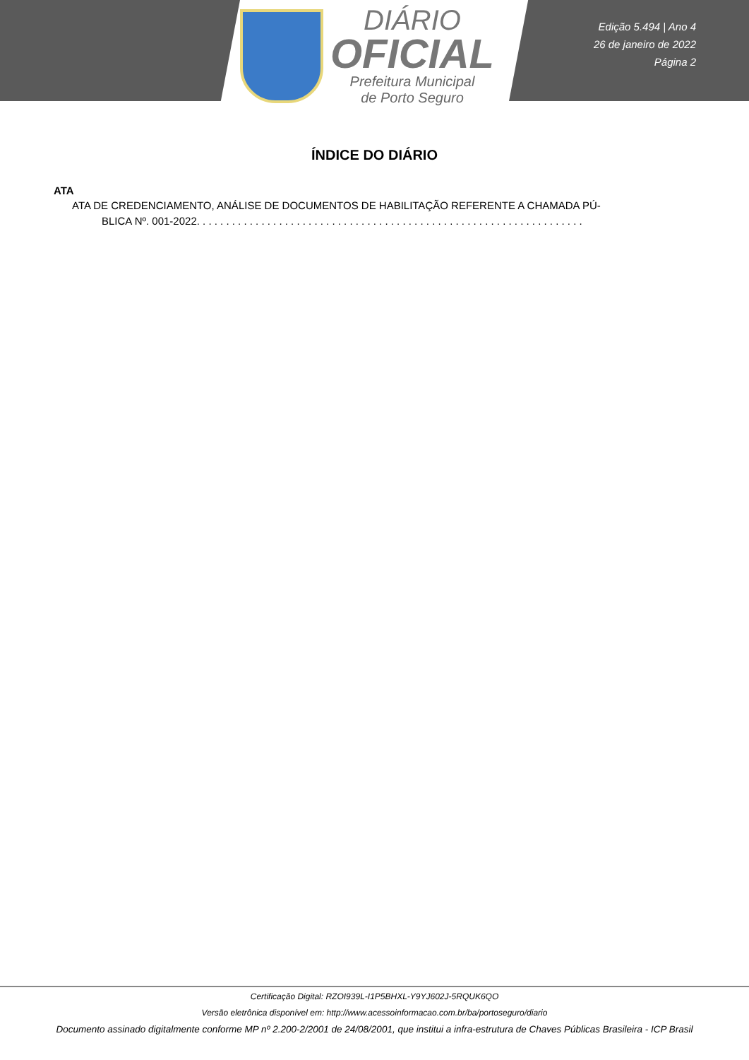DIÁRIO
OFICIAL
Prefeitura Municipal
de Porto Seguro
Edição 5.494 | Ano 4
26 de janeiro de 2022
Página 2
ÍNDICE DO DIÁRIO
ATA
ATA DE CREDENCIAMENTO, ANÁLISE DE DOCUMENTOS DE HABILITAÇÃO REFERENTE A CHAMADA PÚ-
BLICA Nº. 001-2022. . . . . . . . . . . . . . . . . . . . . . . . . . . . . . . . . . . . . . . . . . . . . . . . . . . . . . . . . . . . . . . . . .
Certificação Digital: RZOI939L-I1P5BHXL-Y9YJ602J-5RQUK6QO
Versão eletrônica disponível em: http://www.acessoinformacao.com.br/ba/portoseguro/diario
Documento assinado digitalmente conforme MP nº 2.200-2/2001 de 24/08/2001, que institui a infra-estrutura de Chaves Públicas Brasileira - ICP Brasil